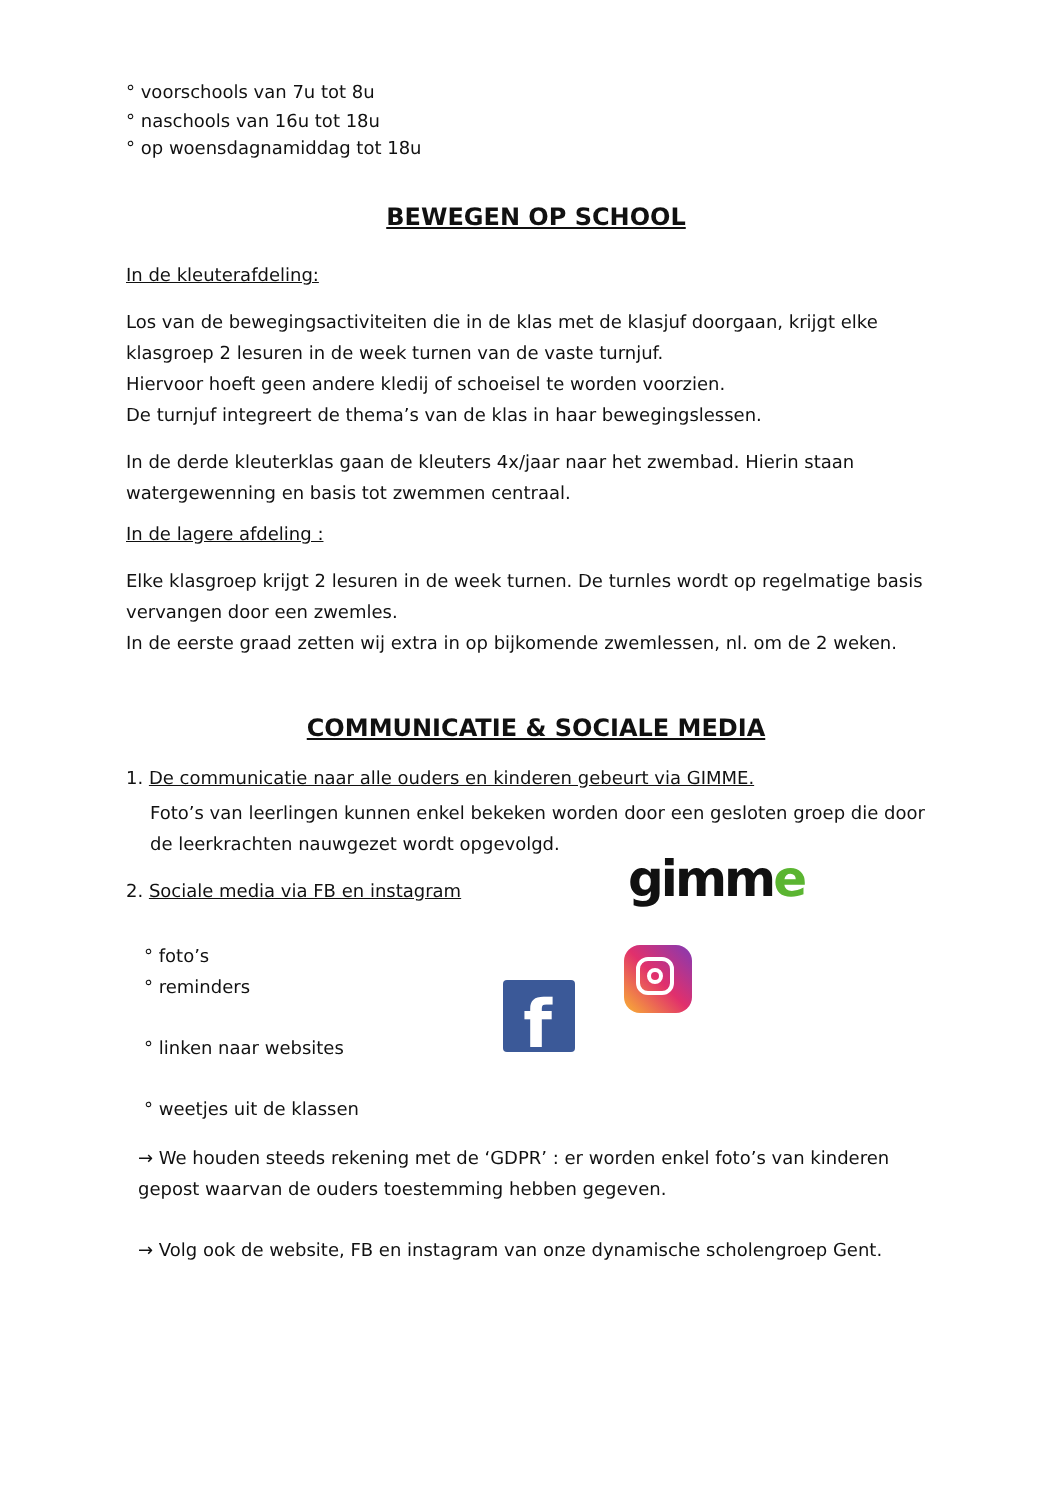° voorschools van 7u tot 8u
° naschools van 16u tot 18u
° op woensdagnamiddag tot 18u
BEWEGEN OP SCHOOL
In de kleuterafdeling:
Los van de bewegingsactiviteiten die in de klas met de klasjuf doorgaan, krijgt elke klasgroep 2 lesuren in de week turnen van de vaste turnjuf.
Hiervoor hoeft geen andere kledij of schoeisel te worden voorzien.
De turnjuf integreert de thema’s van de klas in haar bewegingslessen.
In de derde kleuterklas gaan de kleuters 4x/jaar naar het zwembad. Hierin staan watergewenning en basis tot zwemmen centraal.
In de lagere afdeling :
Elke klasgroep krijgt 2 lesuren in de week turnen. De turnles wordt op regelmatige basis vervangen door een zwemles.
In de eerste graad zetten wij extra in op bijkomende zwemlessen, nl. om de 2 weken.
COMMUNICATIE & SOCIALE MEDIA
1. De communicatie naar alle ouders en kinderen gebeurt via GIMME.
Foto’s van leerlingen kunnen enkel bekeken worden door een gesloten groep die door de leerkrachten nauwgezet wordt opgevolgd.
2. Sociale media via FB en instagram
° foto’s
° reminders
° linken naar websites
° weetjes uit de klassen
→ We houden steeds rekening met de ‘GDPR’ : er worden enkel foto’s van kinderen gepost waarvan de ouders toestemming hebben gegeven.
→ Volg ook de website, FB en instagram van onze dynamische scholengroep Gent.
gimme
f